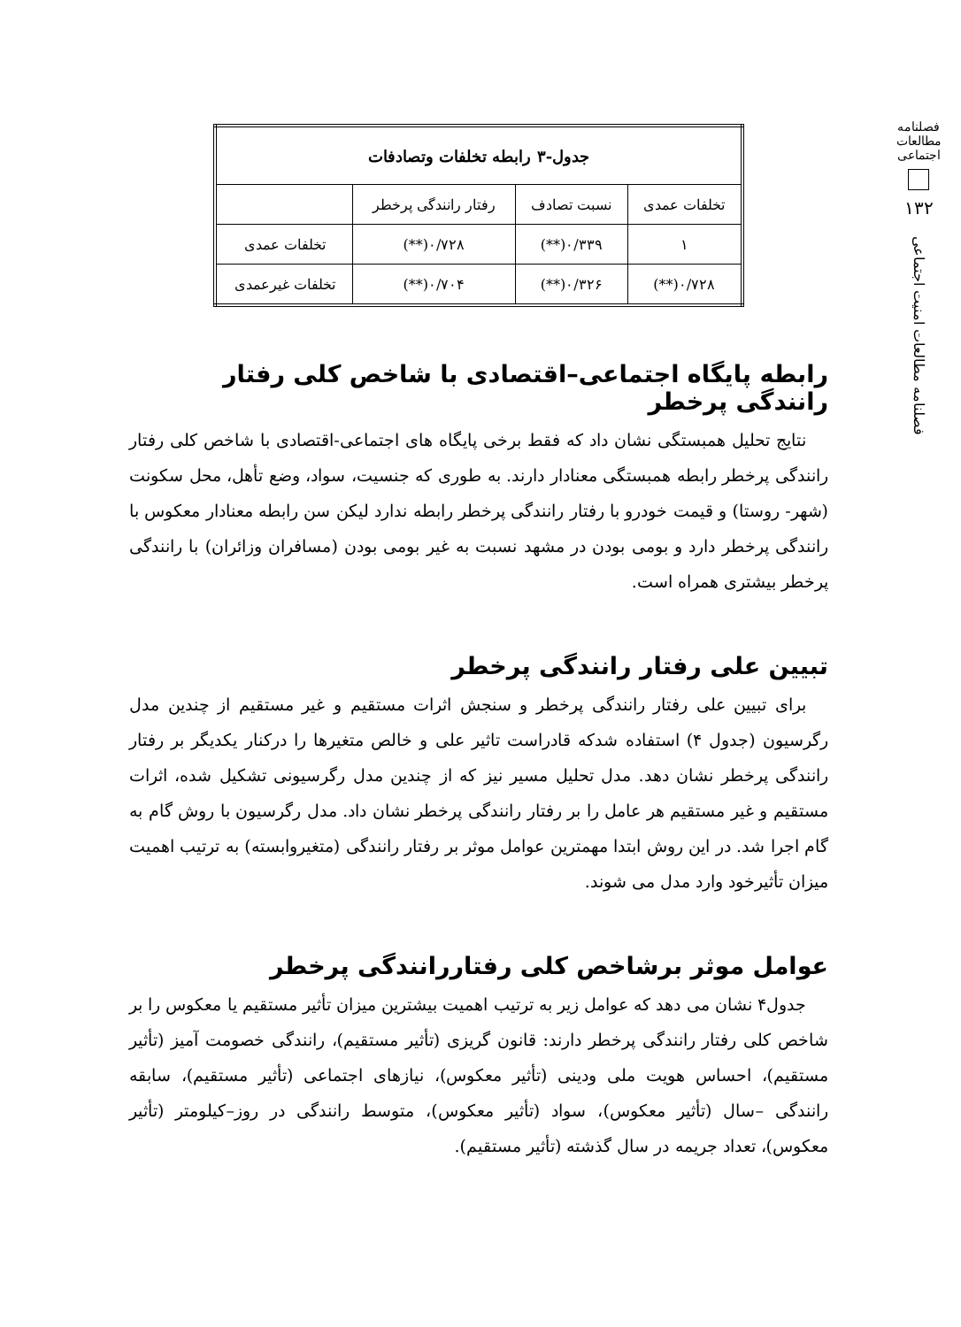فصلنامه مطالعات اجتماعی
۱۳۲
فصلنامه مطالعات امنیت اجتماعی
| جدول-۳ رابطه تخلفات وتصادفات | | | |
| --- | --- | --- | --- |
| تخلفات عمدی | نسبت تصادف | رفتار رانندگی پرخطر | |
| ۱ | ۰/۳۳۹(**) | ۰/۷۲۸(**) | تخلفات عمدی |
| ۰/۷۲۸(**) | ۰/۳۲۶(**) | ۰/۷۰۴(**) | تخلفات غیرعمدی |
رابطه پایگاه اجتماعی–اقتصادی با شاخص کلی رفتار رانندگی پرخطر
نتایج تحلیل همبستگی نشان داد که فقط برخی پایگاه های اجتماعی-اقتصادی با شاخص کلی رفتار رانندگی پرخطر رابطه همبستگی معنادار دارند. به طوری که جنسیت، سواد، وضع تأهل، محل سکونت (شهر- روستا) و قیمت خودرو با رفتار رانندگی پرخطر رابطه ندارد لیکن سن رابطه معنادار معکوس با رانندگی پرخطر دارد و بومی بودن در مشهد نسبت به غیر بومی بودن (مسافران وزائران) با رانندگی پرخطر بیشتری همراه است.
تبیین علی رفتار رانندگی پرخطر
برای تبیین علی رفتار رانندگی پرخطر و سنجش اثرات مستقیم و غیر مستقیم از چندین مدل رگرسیون (جدول ۴) استفاده شدکه قادراست تاثیر علی و خالص متغیرها را درکنار یکدیگر بر رفتار رانندگی پرخطر نشان دهد. مدل تحلیل مسیر نیز که از چندین مدل رگرسیونی تشکیل شده، اثرات مستقیم و غیر مستقیم هر عامل را بر رفتار رانندگی پرخطر نشان داد. مدل رگرسیون با روش گام به گام اجرا شد. در این روش ابتدا مهمترین عوامل موثر بر رفتار رانندگی (متغیروابسته) به ترتیب اهمیت میزان تأثیرخود وارد مدل می شوند.
عوامل موثر برشاخص کلی رفتاررانندگی پرخطر
جدول۴ نشان می دهد که عوامل زیر به ترتیب اهمیت بیشترین میزان تأثیر مستقیم یا معکوس را بر شاخص کلی رفتار رانندگی پرخطر دارند: قانون گریزی (تأثیر مستقیم)، رانندگی خصومت آمیز (تأثیر مستقیم)، احساس هویت ملی ودینی (تأثیر معکوس)، نیازهای اجتماعی (تأثیر مستقیم)، سابقه رانندگی –سال (تأثیر معکوس)، سواد (تأثیر معکوس)، متوسط رانندگی در روز–کیلومتر (تأثیر معکوس)، تعداد جریمه در سال گذشته (تأثیر مستقیم).